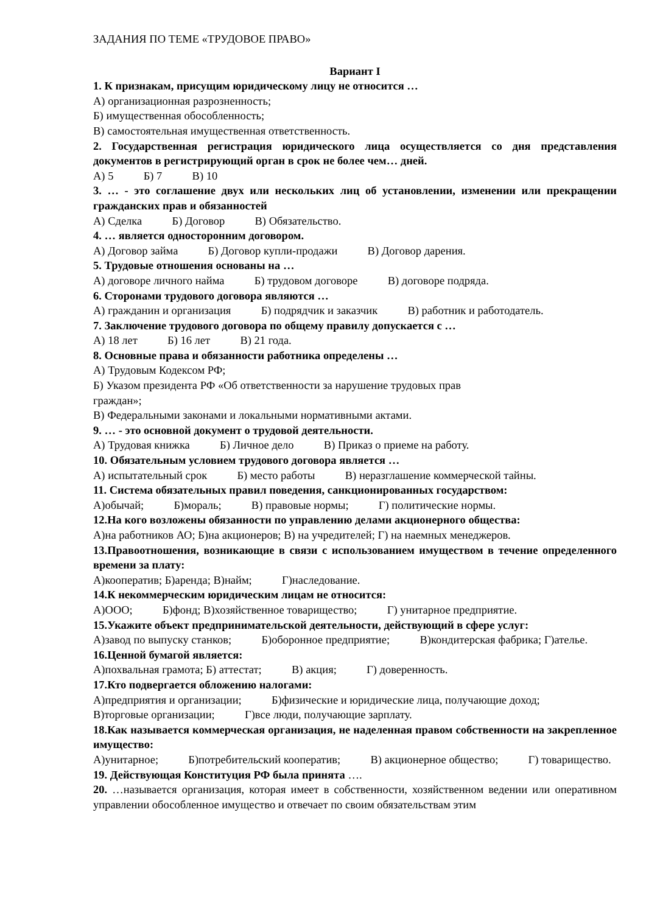ЗАДАНИЯ ПО ТЕМЕ «ТРУДОВОЕ ПРАВО»
Вариант I
1. К признакам, присущим юридическому лицу не относится …
А) организационная разрозненность;
Б) имущественная обособленность;
В) самостоятельная имущественная ответственность.
2. Государственная регистрация юридического лица осуществляется со дня представления документов в регистрирующий орган в срок не более чем… дней.
А) 5 Б) 7 В) 10
3. … - это соглашение двух или нескольких лиц об установлении, изменении или прекращении гражданских прав и обязанностей
А) Сделка Б) Договор В) Обязательство.
4. … является односторонним договором.
А) Договор займа Б) Договор купли-продажи В) Договор дарения.
5. Трудовые отношения основаны на …
А) договоре личного найма Б) трудовом договоре В) договоре подряда.
6. Сторонами трудового договора являются …
А) гражданин и организация Б) подрядчик и заказчик В) работник и работодатель.
7. Заключение трудового договора по общему правилу допускается с …
А) 18 лет Б) 16 лет В) 21 года.
8. Основные права и обязанности работника определены …
А) Трудовым Кодексом РФ;
Б) Указом президента РФ «Об ответственности за нарушение трудовых прав
граждан»;
В) Федеральными законами и локальными нормативными актами.
9. … - это основной документ о трудовой деятельности.
А) Трудовая книжка Б) Личное дело В) Приказ о приеме на работу.
10. Обязательным условием трудового договора является …
А) испытательный срок Б) место работы В) неразглашение коммерческой тайны.
11. Система обязательных правил поведения, санкционированных государством:
А)обычай; Б)мораль; В) правовые нормы; Г) политические нормы.
12.На кого возложены обязанности по управлению делами акционерного общества:
А)на работников АО; Б)на акционеров; В) на учредителей; Г) на наемных менеджеров.
13.Правоотношения, возникающие в связи с использованием имуществом в течение определенного времени за плату:
А)кооператив; Б)аренда; В)найм; Г)наследование.
14.К некоммерческим юридическим лицам не относится:
А)ООО; Б)фонд; В)хозяйственное товарищество; Г) унитарное предприятие.
15.Укажите объект предпринимательской деятельности, действующий в сфере услуг:
А)завод по выпуску станков; Б)оборонное предприятие; В)кондитерская фабрика; Г)ателье.
16.Ценной бумагой является:
А)похвальная грамота; Б) аттестат; В) акция; Г) доверенность.
17.Кто подвергается обложению налогами:
А)предприятия и организации; Б)физические и юридические лица, получающие доход;
В)торговые организации; Г)все люди, получающие зарплату.
18.Как называется коммерческая организация, не наделенная правом собственности на закрепленное имущество:
А)унитарное; Б)потребительский кооператив; В) акционерное общество; Г) товарищество.
19. Действующая Конституция РФ была принята ….
20. …называется организация, которая имеет в собственности, хозяйственном ведении или оперативном управлении обособленное имущество и отвечает по своим обязательствам этим